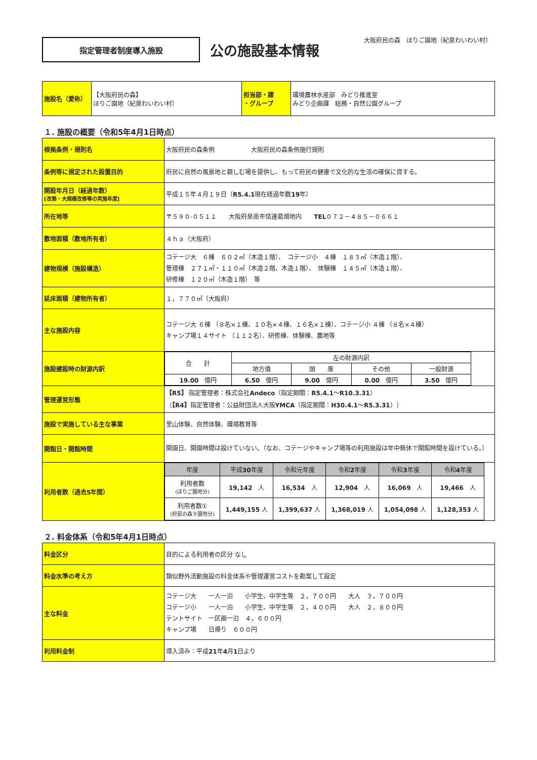大阪府民の森　ほりご園地（紀泉わいわい村）
指定管理者制度導入施設
公の施設基本情報
| 施設名（愛称） | 【大阪府民の森】 ほりご園地（紀泉わいわい村） | 担当部・課 ・グループ | 環境農林水産部 みどり推進室 みどり企画課 総務・自然公園グループ |
１. 施設の概要（令和5年4月1日時点）
| 根拠条例・規則名 | 大阪府民の森条例 大阪府民の森条例施行規則 |
| 条例等に規定された設置目的 | 府民に自然の風景地と親しむ場を提供し、もって府民の健康で文化的な生活の確保に資する。 |
| 開設年月日（経過年数） [改築・大規模改修等の実施年度] | 平成１５年４月１９日（ R5.4.1 現在経過年数 19 年） |
| 所在地等 | 〒５９０-０５１１ 大阪府泉南市信達葛畑地内 TEL ０７２－４８５－０６６１ |
| 敷地面積（敷地所有者） | ４ｈａ（大阪府） |
| 建物規模（施設構造） | コテージ大 ６棟 ６０２㎡（木造１階）、 コテージ小 ４棟 １８３㎡（木造１階）、 管理棟 ２７１㎡・１１０㎡（木造２階、木造１階）、 体験棟 １４５㎡（木造１階）、 研修棟 １２０㎡（木造１階） 等 |
| 延床面積（建物所有者） | １，７７０㎡（大阪府） |
| 主な施設内容 | コテージ大 ６棟 （８名×１棟、１０名×４棟、１６名×１棟）、コテージ小 ４棟 （８名×４棟） キャンプ場１４サイト （１１２名）、研修棟、体験棟、農地等 |
| 施設建設時の財源内訳 | / 合 計 / 左の財源内訳 / / / / / / 地方債 / 国 庫 / その他 / 一般財源 / / 19.00 億円 / 6.50 億円 / 9.00 億円 / 0.00 億円 / 3.50 億円 / |
| 管理運営形態 | 【R5】 指定管理者：株式会社 Andeco （指定期間： R5.4.1 ～ R10.3.31 ） （ 【R4】 指定管理者：公益財団法人大阪 YMCA （指定期間： H30.4.1 ～ R5.3.31 ）） |
| 施設で実施している主な事業 | 里山体験、自然体験、環境教育等 |
| 開館日・開館時間 | 開園日、開園時間は設けていない。（なお、コテージやキャンプ場等の利用施設は年中無休で開館時間を設けている。） |
| 利用者数（過去5年間） | / 年度 / 平成 30 年度 / 令和元年度 / 令和 2 年度 / 令和 3 年度 / 令和 4 年度 / / --- / --- / --- / --- / --- / --- / / 利用者数 (ほりご園地分) / 19,142 人 / 16,534 人 / 12,904 人 / 16,069 人 / 19,466 人 / / 利用者数① (府民の森９園地分) / 1,449,155 人 / 1,399,637 人 / 1,368,019 人 / 1,054,098 人 / 1,128,353 人 / |
２. 料金体系（令和5年4月1日時点）
| 料金区分 | 目的による利用者の区分 なし |
| 料金水準の考え方 | 類似野外活動施設の料金体系や管理運営コストを勘案して設定 |
| 主な料金 | コテージ大 一人一泊 小学生、中学生等 ２，７００円 大人 ３，７００円 コテージ小 一人一泊 小学生、中学生等 ２，４００円 大人 ２，８００円 テントサイト 一区画一泊 ４，６００円 キャンプ場 日帰り ６００円 |
| 利用料金制 | 導入済み：平成 21 年 4 月 1 日より |